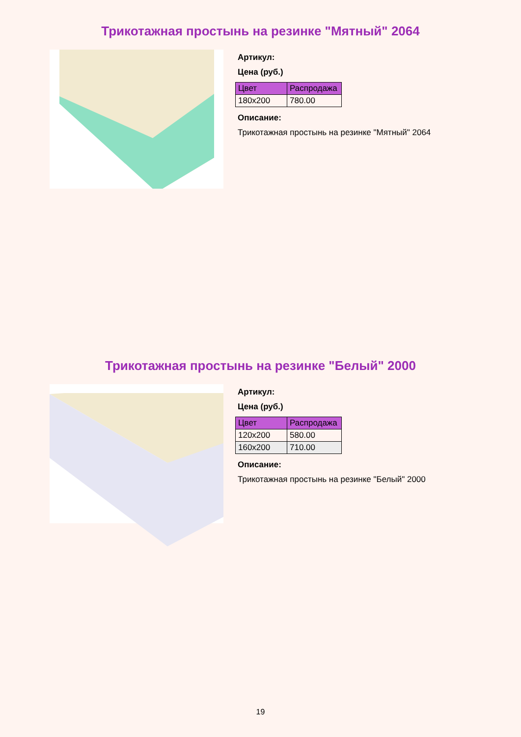Трикотажная простынь на резинке "Мятный" 2064
Артикул:
Цена (руб.)
| Цвет | Распродажа |
| --- | --- |
| 180x200 | 780.00 |
Описание:
Трикотажная простынь на резинке "Мятный" 2064
Трикотажная простынь на резинке "Белый" 2000
Артикул:
Цена (руб.)
| Цвет | Распродажа |
| --- | --- |
| 120x200 | 580.00 |
| 160x200 | 710.00 |
Описание:
Трикотажная простынь на резинке "Белый" 2000
19